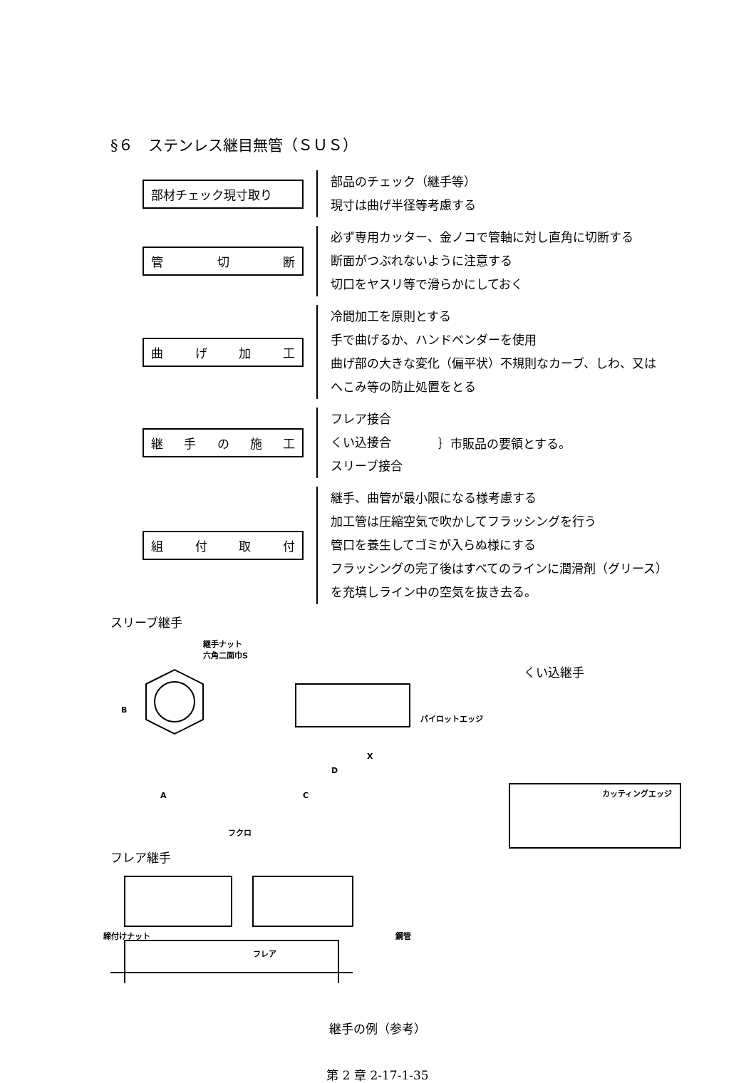§６　ステンレス継目無管（ＳＵＳ）
部材チェック現寸取り
部品のチェック（継手等）
現寸は曲げ半径等考慮する
管切断
必ず専用カッター、金ノコで管軸に対し直角に切断する
断面がつぶれないように注意する
切口をヤスリ等で滑らかにしておく
曲げ加工
冷間加工を原則とする
手で曲げるか、ハンドベンダーを使用
曲げ部の大きな変化（偏平状）不規則なカーブ、しわ、又は
へこみ等の防止処置をとる
継手の施工
フレア接合
くい込接合
スリーブ接合
｝市販品の要領とする。
組付取付
継手、曲管が最小限になる様考慮する
加工管は圧縮空気で吹かしてフラッシングを行う
管口を養生してゴミが入らぬ様にする
フラッシングの完了後はすべてのラインに潤滑剤（グリース）
を充填しライン中の空気を抜き去る。
スリーブ継手
継手ナット
六角二面巾S
くい込継手
パイロットエッジ
カッティングエッジ
B
A
D
X
C
フクロ
フレア継手
締付けナット 鋼管
フレア
継手の例（参考）
第 2 章 2-17-1-35